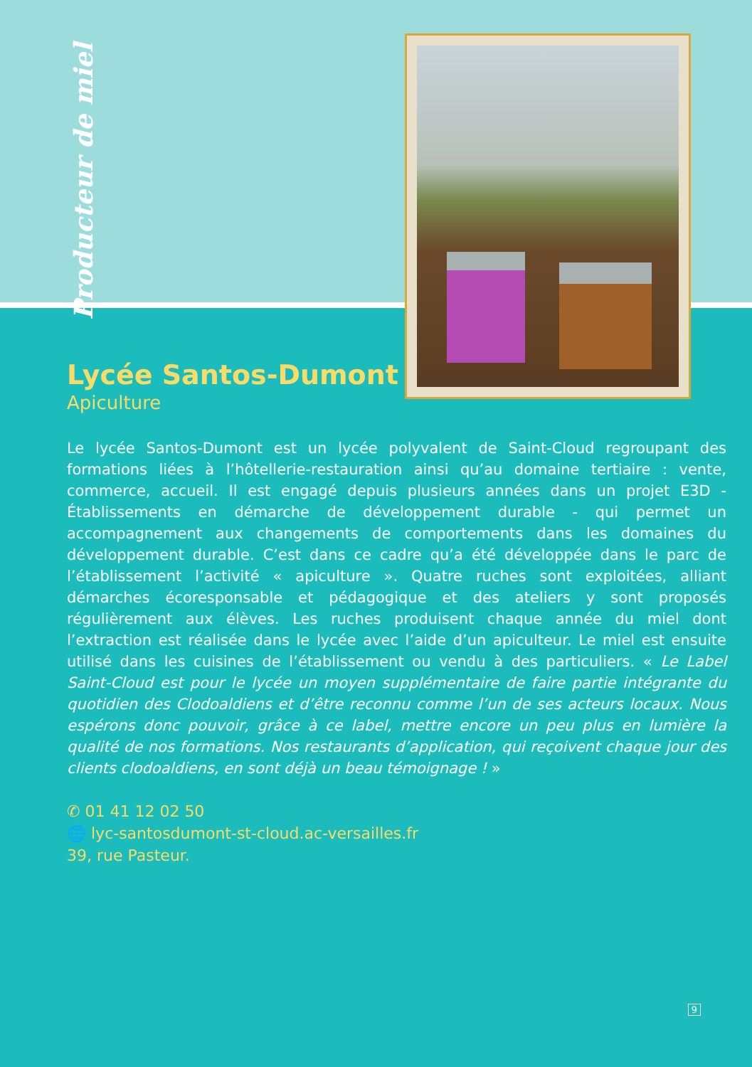Producteur de miel
Lycée Santos-Dumont
Apiculture
Le lycée Santos-Dumont est un lycée polyvalent de Saint-Cloud regroupant des formations liées à l’hôtellerie-restauration ainsi qu’au domaine tertiaire : vente, commerce, accueil. Il est engagé depuis plusieurs années dans un projet E3D - Établissements en démarche de développement durable - qui permet un accompagnement aux changements de comportements dans les domaines du développement durable. C’est dans ce cadre qu’a été développée dans le parc de l’établissement l’activité « apiculture ». Quatre ruches sont exploitées, alliant démarches écoresponsable et pédagogique et des ateliers y sont proposés régulièrement aux élèves. Les ruches produisent chaque année du miel dont l’extraction est réalisée dans le lycée avec l’aide d’un apiculteur. Le miel est ensuite utilisé dans les cuisines de l’établissement ou vendu à des particuliers. « Le Label Saint-Cloud est pour le lycée un moyen supplémentaire de faire partie intégrante du quotidien des Clodoaldiens et d’être reconnu comme l’un de ses acteurs locaux. Nous espérons donc pouvoir, grâce à ce label, mettre encore un peu plus en lumière la qualité de nos formations. Nos restaurants d’application, qui reçoivent chaque jour des clients clodoaldiens, en sont déjà un beau témoignage ! »
✆ 01 41 12 02 50
🌐 lyc-santosdumont-st-cloud.ac-versailles.fr
39, rue Pasteur.
9